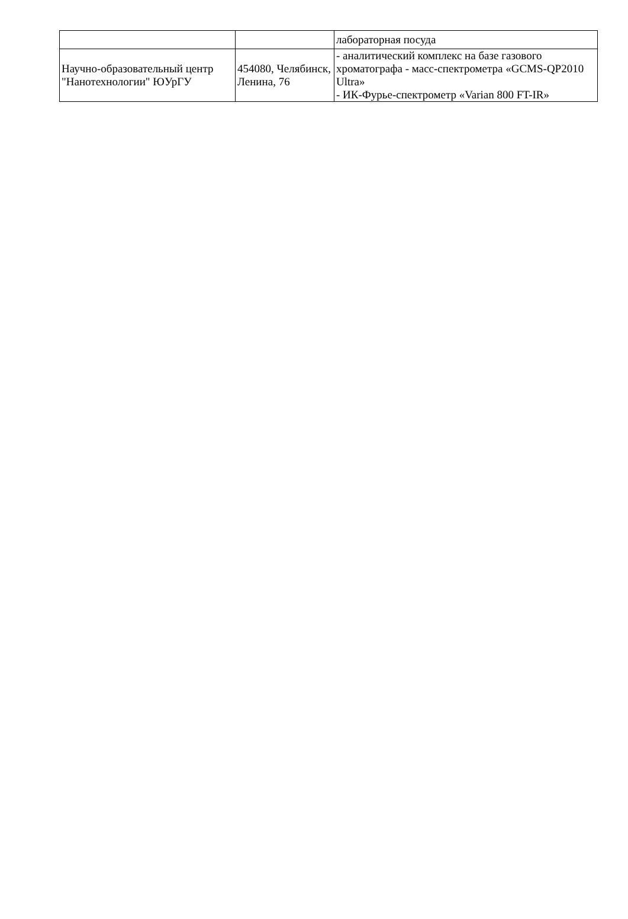| | | лабораторная посуда |
| Научно-образовательный центр "Нанотехнологии" ЮУрГУ | 454080, Челябинск, Ленина, 76 | - аналитический комплекс на базе газового хроматографа - масс-спектрометра «GCMS-QP2010 Ultra» - ИК-Фурье-спектрометр «Varian 800 FT-IR» |